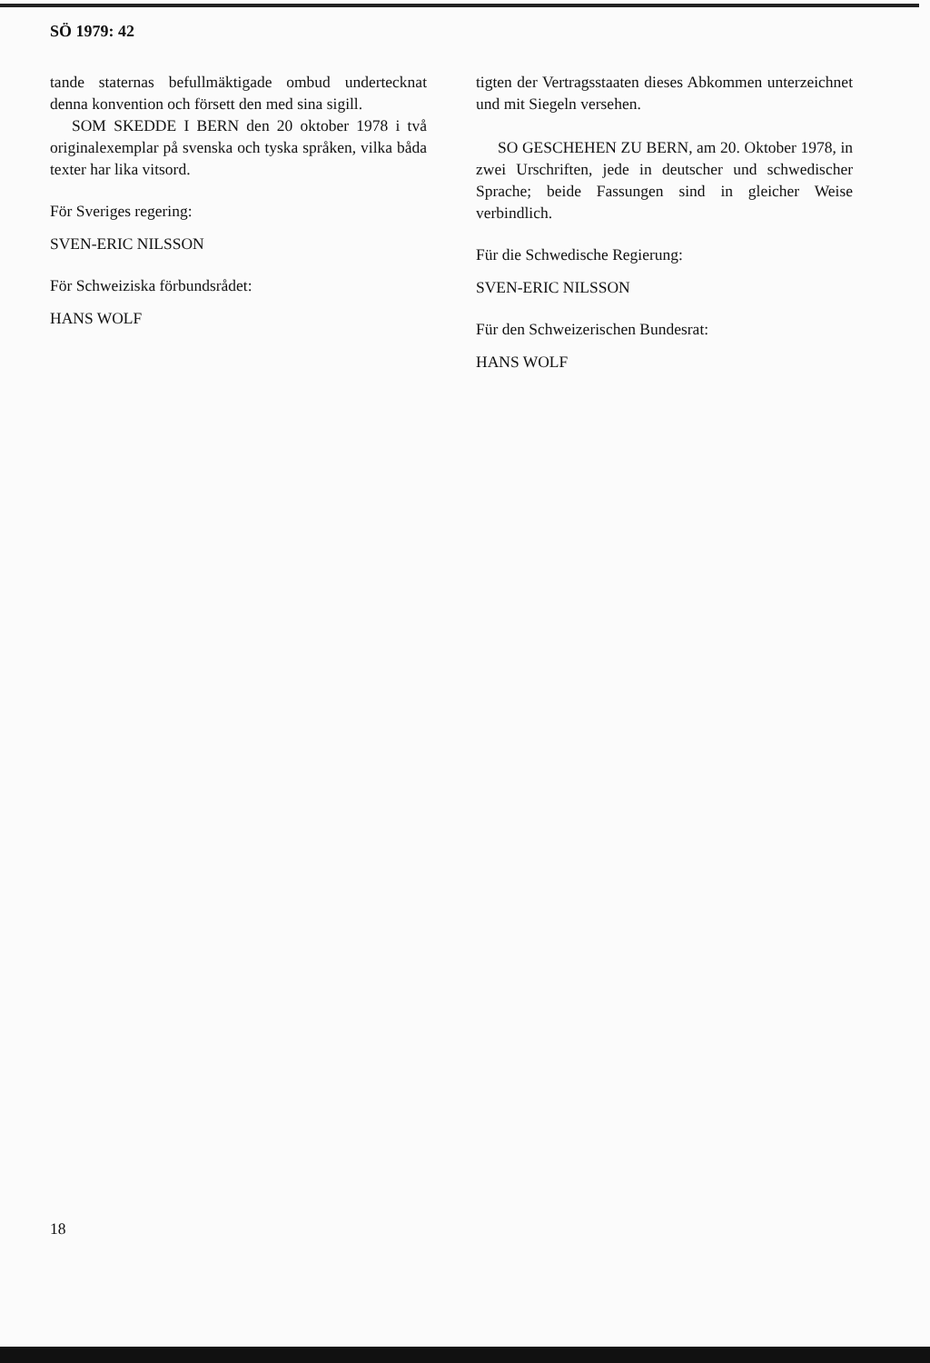SÖ 1979: 42
tande staternas befullmäktigade ombud undertecknat denna konvention och försett den med sina sigill.
SOM SKEDDE I BERN den 20 oktober 1978 i två originalexemplar på svenska och tyska språken, vilka båda texter har lika vitsord.
För Sveriges regering:
SVEN-ERIC NILSSON
För Schweiziska förbundsrådet:
HANS WOLF
tigten der Vertragsstaaten dieses Abkommen unterzeichnet und mit Siegeln versehen.
SO GESCHEHEN ZU BERN, am 20. Oktober 1978, in zwei Urschriften, jede in deutscher und schwedischer Sprache; beide Fassungen sind in gleicher Weise verbindlich.
Für die Schwedische Regierung:
SVEN-ERIC NILSSON
Für den Schweizerischen Bundesrat:
HANS WOLF
18